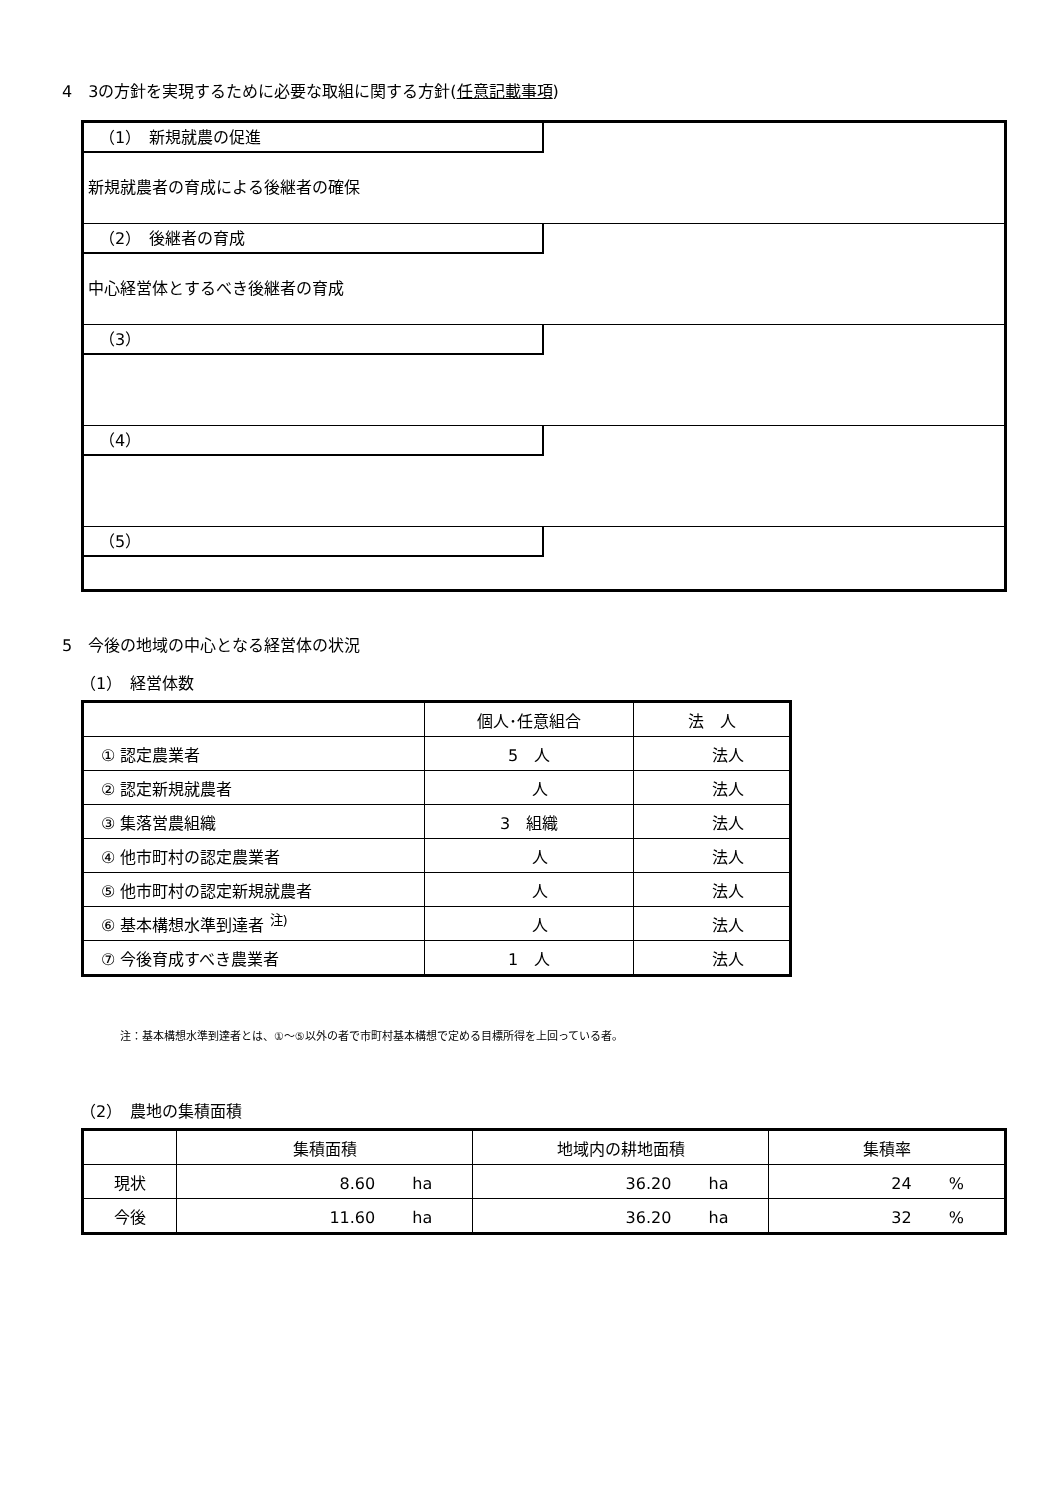4　3の方針を実現するために必要な取組に関する方針(任意記載事項)
（1）　新規就農の促進
新規就農者の育成による後継者の確保
（2）　後継者の育成
中心経営体とするべき後継者の育成
（3）
（4）
（5）
5　今後の地域の中心となる経営体の状況
（1）　経営体数
| | 個人･任意組合 | 法 人 |
| --- | --- | --- |
| ① 認定農業者 | 5 人 | 法人 |
| ② 認定新規就農者 | 人 | 法人 |
| ③ 集落営農組織 | 3 組織 | 法人 |
| ④ 他市町村の認定農業者 | 人 | 法人 |
| ⑤ 他市町村の認定新規就農者 | 人 | 法人 |
| ⑥ 基本構想水準到達者 <sup>注)</sup> | 人 | 法人 |
| ⑦ 今後育成すべき農業者 | 1 人 | 法人 |
注：基本構想水準到達者とは、①～⑤以外の者で市町村基本構想で定める目標所得を上回っている者。
（2）　農地の集積面積
| | 集積面積 | 地域内の耕地面積 | 集積率 |
| --- | --- | --- | --- |
| 現状 | 8.60 ha | 36.20 ha | 24 % |
| 今後 | 11.60 ha | 36.20 ha | 32 % |